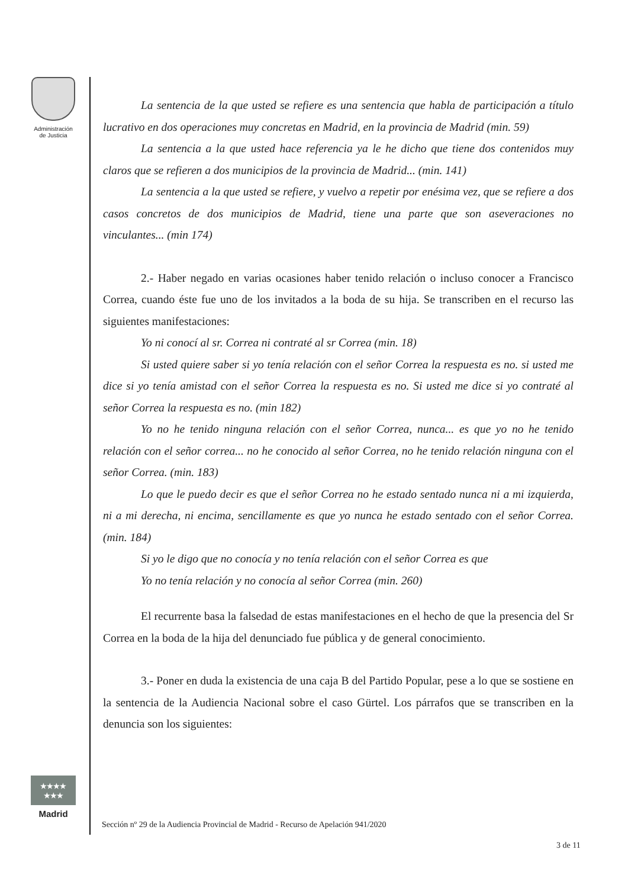Administración
de Justicia
La sentencia de la que usted se refiere es una sentencia que habla de participación a título lucrativo en dos operaciones muy concretas en Madrid, en la provincia de Madrid (min. 59)
La sentencia a la que usted hace referencia ya le he dicho que tiene dos contenidos muy claros que se refieren a dos municipios de la provincia de Madrid... (min. 141)
La sentencia a la que usted se refiere, y vuelvo a repetir por enésima vez, que se refiere a dos casos concretos de dos municipios de Madrid, tiene una parte que son aseveraciones no vinculantes... (min 174)
2.- Haber negado en varias ocasiones haber tenido relación o incluso conocer a Francisco Correa, cuando éste fue uno de los invitados a la boda de su hija. Se transcriben en el recurso las siguientes manifestaciones:
Yo ni conocí al sr. Correa ni contraté al sr Correa (min. 18)
Si usted quiere saber si yo tenía relación con el señor Correa la respuesta es no. si usted me dice si yo tenía amistad con el señor Correa la respuesta es no. Si usted me dice si yo contraté al señor Correa la respuesta es no. (min 182)
Yo no he tenido ninguna relación con el señor Correa, nunca... es que yo no he tenido relación con el señor correa... no he conocido al señor Correa, no he tenido relación ninguna con el señor Correa. (min. 183)
Lo que le puedo decir es que el señor Correa no he estado sentado nunca ni a mi izquierda, ni a mi derecha, ni encima, sencillamente es que yo nunca he estado sentado con el señor Correa. (min. 184)
Si yo le digo que no conocía y no tenía relación con el señor Correa es que
Yo no tenía relación y no conocía al señor Correa (min. 260)
El recurrente basa la falsedad de estas manifestaciones en el hecho de que la presencia del Sr Correa en la boda de la hija del denunciado fue pública y de general conocimiento.
3.- Poner en duda la existencia de una caja B del Partido Popular, pese a lo que se sostiene en la sentencia de la Audiencia Nacional sobre el caso Gürtel. Los párrafos que se transcriben en la denuncia son los siguientes:
★★★★
★★★
Madrid
Sección nº 29 de la Audiencia Provincial de Madrid - Recurso de Apelación 941/2020
3 de 11